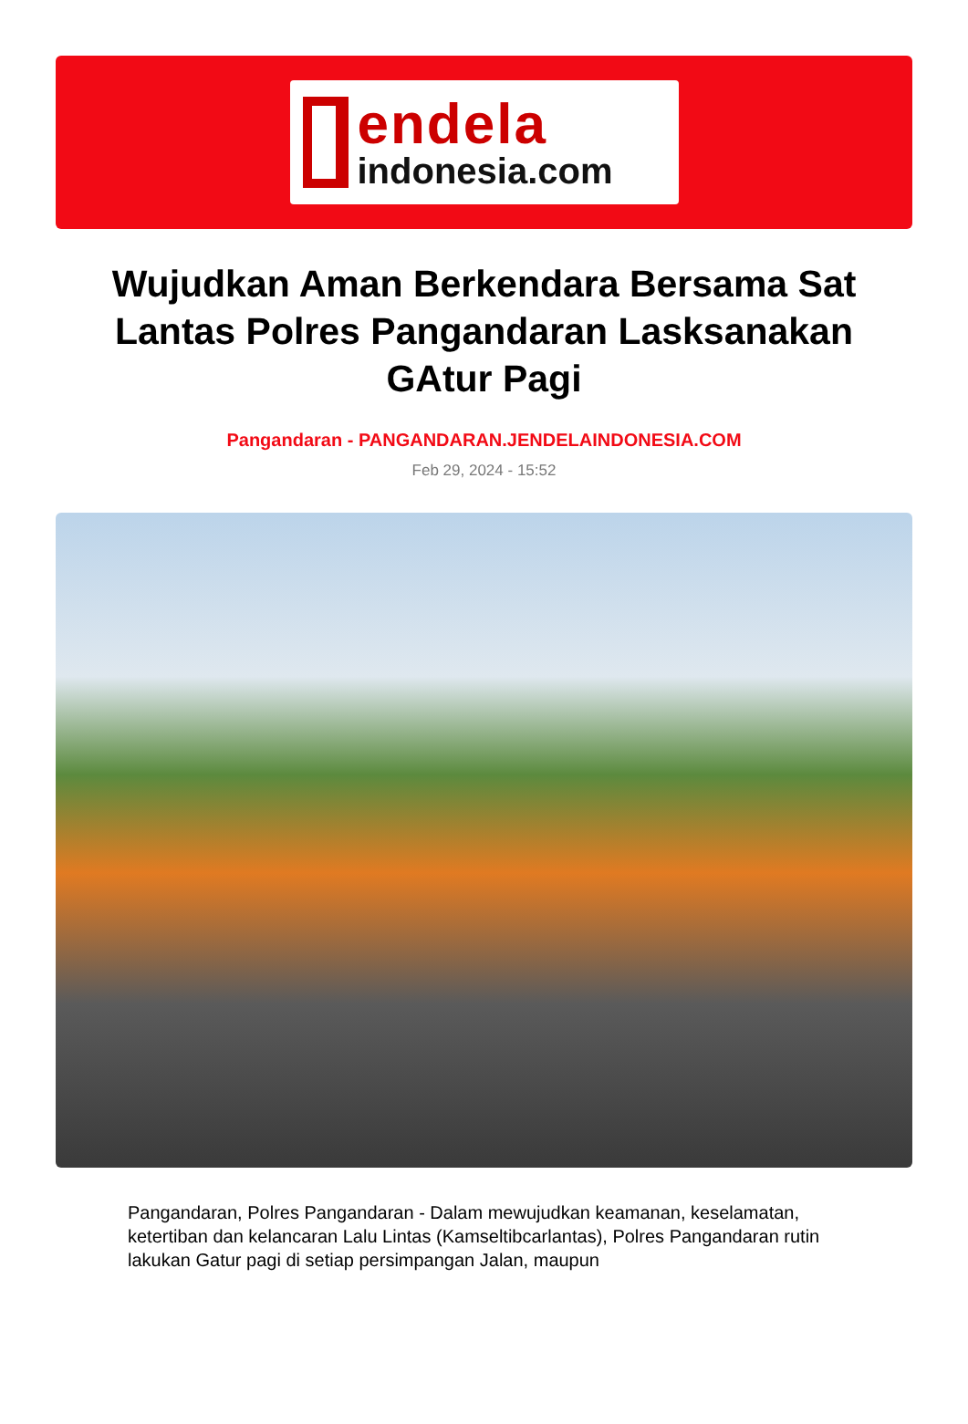endela
indonesia.com
Wujudkan Aman Berkendara Bersama Sat Lantas Polres Pangandaran Lasksanakan GAtur Pagi
Pangandaran - PANGANDARAN.JENDELAINDONESIA.COM
Feb 29, 2024 - 15:52
Pangandaran, Polres Pangandaran - Dalam mewujudkan keamanan, keselamatan, ketertiban dan kelancaran Lalu Lintas (Kamseltibcarlantas), Polres Pangandaran rutin lakukan Gatur pagi di setiap persimpangan Jalan, maupun